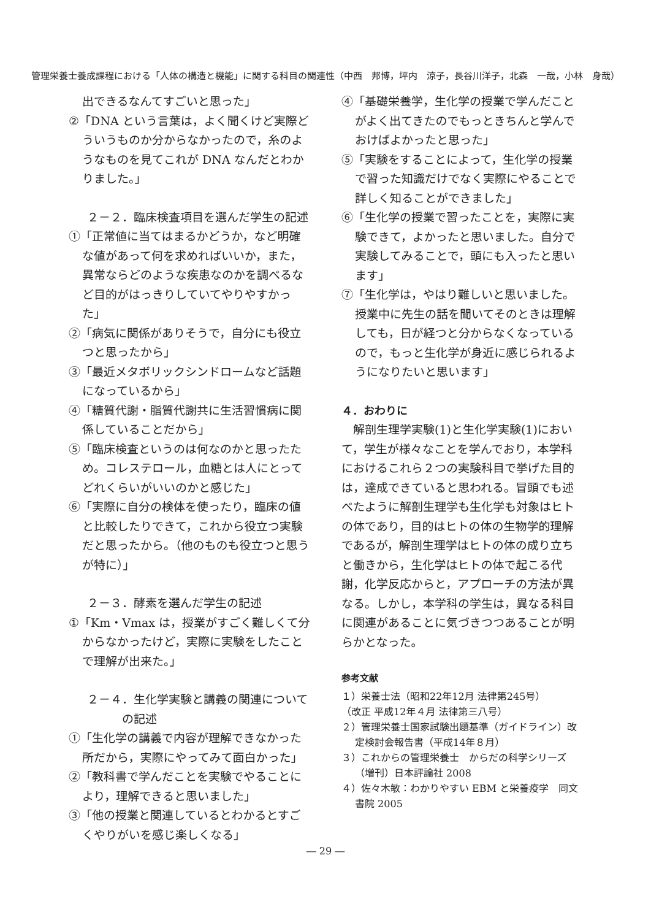管理栄養士養成課程における「人体の構造と機能」に関する科目の関連性（中西　邦博，坪内　涼子，長谷川洋子，北森　一哉，小林　身哉）
出できるなんてすごいと思った」
②「DNA という言葉は，よく聞くけど実際どういうものか分からなかったので，糸のようなものを見てこれが DNA なんだとわかりました。」
２－２．臨床検査項目を選んだ学生の記述
①「正常値に当てはまるかどうか，など明確な値があって何を求めればいいか，また，異常ならどのような疾患なのかを調べるなど目的がはっきりしていてやりやすかった」
②「病気に関係がありそうで，自分にも役立つと思ったから」
③「最近メタボリックシンドロームなど話題になっているから」
④「糖質代謝・脂質代謝共に生活習慣病に関係していることだから」
⑤「臨床検査というのは何なのかと思ったため。コレステロール，血糖とは人にとってどれくらいがいいのかと感じた」
⑥「実際に自分の検体を使ったり，臨床の値と比較したりできて，これから役立つ実験だと思ったから。（他のものも役立つと思うが特に）」
２－３．酵素を選んだ学生の記述
①「Km・Vmax は，授業がすごく難しくて分からなかったけど，実際に実験をしたことで理解が出来た。」
２－４．生化学実験と講義の関連について
　　　の記述
①「生化学の講義で内容が理解できなかった所だから，実際にやってみて面白かった」
②「教科書で学んだことを実験でやることにより，理解できると思いました」
③「他の授業と関連しているとわかるとすごくやりがいを感じ楽しくなる」
④「基礎栄養学，生化学の授業で学んだことがよく出てきたのでもっときちんと学んでおけばよかったと思った」
⑤「実験をすることによって，生化学の授業で習った知識だけでなく実際にやることで詳しく知ることができました」
⑥「生化学の授業で習ったことを，実際に実験できて，よかったと思いました。自分で実験してみることで，頭にも入ったと思います」
⑦「生化学は，やはり難しいと思いました。授業中に先生の話を聞いてそのときは理解しても，日が経つと分からなくなっているので，もっと生化学が身近に感じられるようになりたいと思います」
４．おわりに
　解剖生理学実験(1)と生化学実験(1)において，学生が様々なことを学んでおり，本学科におけるこれら２つの実験科目で挙げた目的は，達成できていると思われる。冒頭でも述べたように解剖生理学も生化学も対象はヒトの体であり，目的はヒトの体の生物学的理解であるが，解剖生理学はヒトの体の成り立ちと働きから，生化学はヒトの体で起こる代謝，化学反応からと，アプローチの方法が異なる。しかし，本学科の学生は，異なる科目に関連があることに気づきつつあることが明らかとなった。
参考文献
１）栄養士法（昭和22年12月 法律第245号）
（改正 平成12年４月 法律第三八号）
２）管理栄養士国家試験出題基準（ガイドライン）改定検討会報告書（平成14年８月）
３）これからの管理栄養士　からだの科学シリーズ（増刊）日本評論社 2008
４）佐々木敏：わかりやすい EBM と栄養疫学　同文書院 2005
― 29 ―